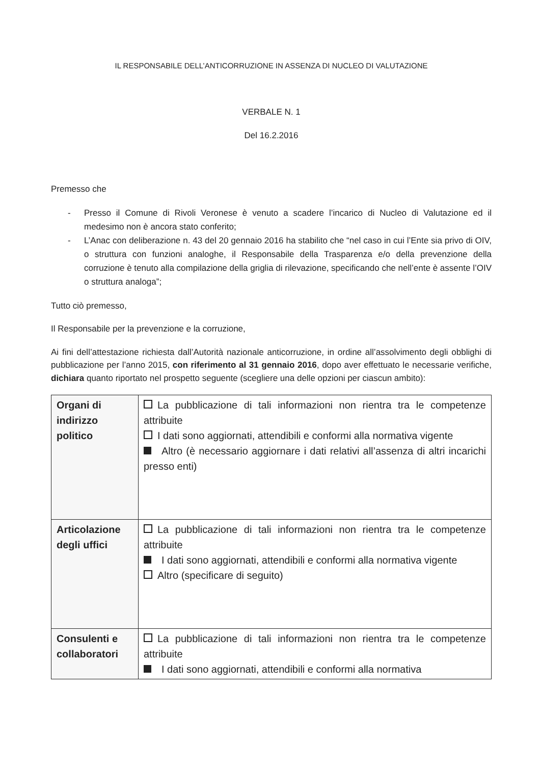IL RESPONSABILE DELL’ANTICORRUZIONE IN ASSENZA DI NUCLEO DI VALUTAZIONE
VERBALE N. 1
Del 16.2.2016
Premesso che
- Presso il Comune di Rivoli Veronese è venuto a scadere l’incarico di Nucleo di Valutazione ed il medesimo non è ancora stato conferito;
- L’Anac con deliberazione n. 43 del 20 gennaio 2016 ha stabilito che “nel caso in cui l’Ente sia privo di OIV, o struttura con funzioni analoghe, il Responsabile della Trasparenza e/o della prevenzione della corruzione è tenuto alla compilazione della griglia di rilevazione, specificando che nell’ente è assente l’OIV o struttura analoga”;
Tutto ciò premesso,
Il Responsabile per la prevenzione e la corruzione,
Ai fini dell’attestazione richiesta dall’Autorità nazionale anticorruzione, in ordine all’assolvimento degli obblighi di pubblicazione per l’anno 2015, con riferimento al 31 gennaio 2016, dopo aver effettuato le necessarie verifiche, dichiara quanto riportato nel prospetto seguente (scegliere una delle opzioni per ciascun ambito):
| Organi di indirizzo politico | La pubblicazione di tali informazioni non rientra tra le competenze attribuite I dati sono aggiornati, attendibili e conformi alla normativa vigente Altro (è necessario aggiornare i dati relativi all’assenza di altri incarichi presso enti) |
| Articolazione degli uffici | La pubblicazione di tali informazioni non rientra tra le competenze attribuite I dati sono aggiornati, attendibili e conformi alla normativa vigente Altro (specificare di seguito) |
| Consulenti e collaboratori | La pubblicazione di tali informazioni non rientra tra le competenze attribuite I dati sono aggiornati, attendibili e conformi alla normativa |